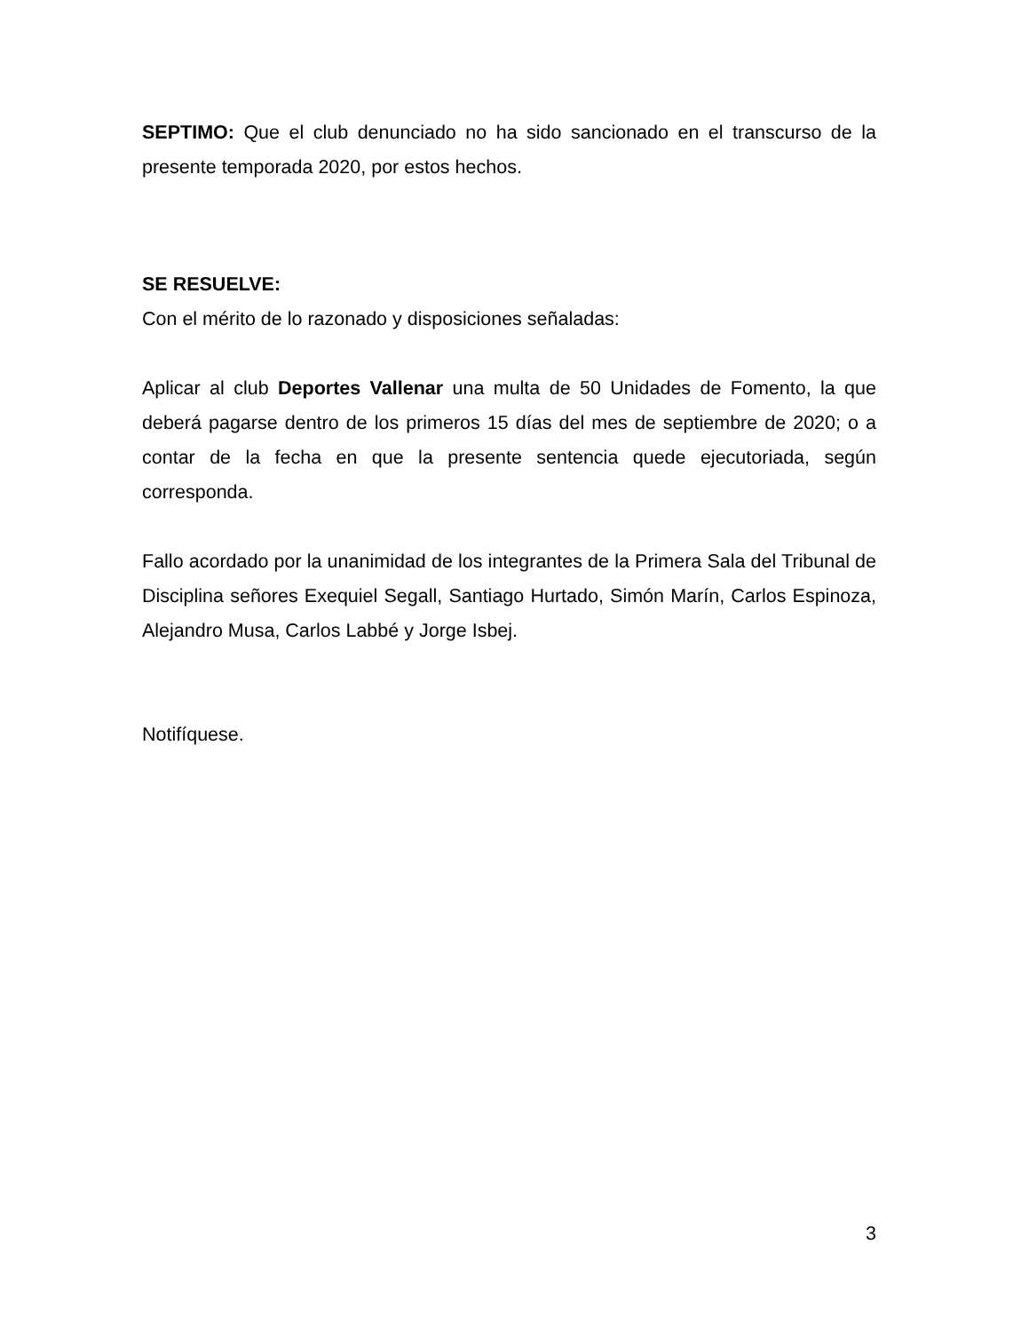SEPTIMO: Que el club denunciado no ha sido sancionado en el transcurso de la presente temporada 2020, por estos hechos.
SE RESUELVE:
Con el mérito de lo razonado y disposiciones señaladas:
Aplicar al club Deportes Vallenar una multa de 50 Unidades de Fomento, la que deberá pagarse dentro de los primeros 15 días del mes de septiembre de 2020; o a contar de la fecha en que la presente sentencia quede ejecutoriada, según corresponda.
Fallo acordado por la unanimidad de los integrantes de la Primera Sala del Tribunal de Disciplina señores Exequiel Segall, Santiago Hurtado, Simón Marín, Carlos Espinoza, Alejandro Musa, Carlos Labbé y Jorge Isbej.
Notifíquese.
3